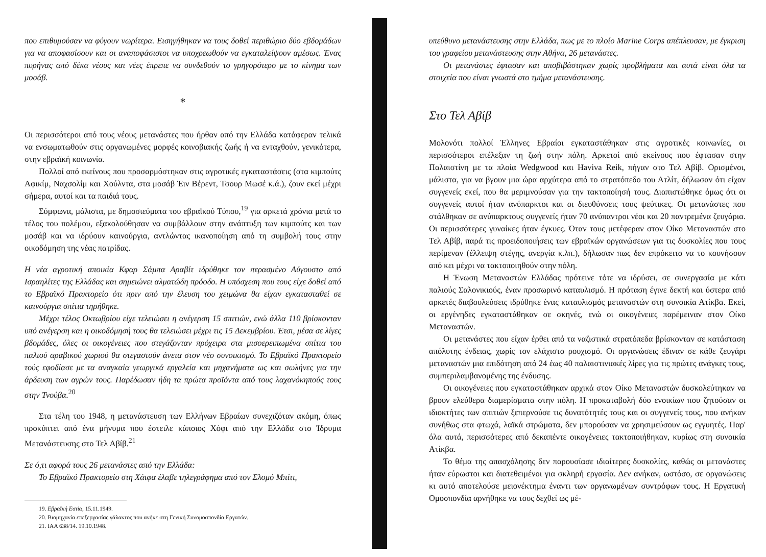που επιθυμούσαν να φύγουν νωρίτερα. Εισηγήθηκαν να τους δοθεί περιθώριο δύο εβδομάδων για να αποφασίσουν και οι αναποφάσιστοι να υποχρεωθούν να εγκαταλείψουν αμέσως. Ένας πυρήνας από δέκα νέους και νέες έπρεπε να συνδεθούν το γρηγορότερο με το κίνημα των μοσάβ.
*
Οι περισσότεροι από τους νέους μετανάστες που ήρθαν από την Ελλάδα κατάφεραν τελικά να ενσωματωθούν στις οργανωμένες μορφές κοινοβιακής ζωής ή να ενταχθούν, γενικότερα, στην εβραϊκή κοινωνία.
Πολλοί από εκείνους που προσαρμόστηκαν στις αγροτικές εγκαταστάσεις (στα κιμπούτς Αφικίμ, Ναχσολίμ και Χούλντα, στα μοσάβ Έιν Βέρεντ, Τσουρ Μωσέ κ.ά.), ζουν εκεί μέχρι σήμερα, αυτοί και τα παιδιά τους.
Σύμφωνα, μάλιστα, με δημοσιεύματα του εβραϊκού Τύπου,<sup>19</sup> για αρκετά χρόνια μετά το τέλος του πολέμου, εξακολούθησαν να συμβάλλουν στην ανάπτυξη των κιμπούτς και των μοσάβ και να ιδρύουν καινούργια, αντλώντας ικανοποίηση από τη συμβολή τους στην οικοδόμηση της νέας πατρίδας.
Η νέα αγροτική αποικία Κφαρ Σάμπα Αραβίτ ιδρύθηκε τον περασμένο Αύγουστο από Ισραηλίτες της Ελλάδας και σημειώνει αλματώδη πρόοδο. Η υπόσχεση που τους είχε δοθεί από το Εβραϊκό Πρακτορείο ότι πριν από την έλευση του χειμώνα θα είχαν εγκατασταθεί σε καινούργια σπίτια τηρήθηκε.
Μέχρι τέλος Οκτωβρίου είχε τελειώσει η ανέγερση 15 σπιτιών, ενώ άλλα 110 βρίσκονταν υπό ανέγερση και η οικοδόμησή τους θα τελειώσει μέχρι τις 15 Δεκεμβρίου. Έτσι, μέσα σε λίγες βδομάδες, όλες οι οικογένειες που στεγάζονταν πρόχειρα στα μισοερειπωμένα σπίτια του παλιού αραβικού χωριού θα στεγαστούν άνετα στον νέο συνοικισμό. Το Εβραϊκό Πρακτορείο τούς εφοδίασε με τα αναγκαία γεωργικά εργαλεία και μηχανήματα ως και σωλήνες για την άρδευση των αγρών τους. Παρέδωσαν ήδη τα πρώτα προϊόντα από τους λαχανόκηπούς τους στην Τνούβα.<sup>20</sup>
Στα τέλη του 1948, η μετανάστευση των Ελλήνων Εβραίων συνεχιζόταν ακόμη, όπως προκύπτει από ένα μήνυμα που έστειλε κάποιος Χόφι από την Ελλάδα στο Ίδρυμα Μετανάστευσης στο Τελ Αβίβ.<sup>21</sup>
Σε ό,τι αφορά τους 26 μετανάστες από την Ελλάδα:
Το Εβραϊκό Πρακτορείο στη Χάιφα έλαβε τηλεγράφημα από τον Σλομό Μπίτι,
19. Εβραϊκή Εστία, 15.11.1949.
20. Βιομηχανία επεξεργασίας γάλακτος που ανήκε στη Γενική Συνομοσπονδία Εργατών.
21. IAA 638/14. 19.10.1948.
υπεύθυνο μετανάστευσης στην Ελλάδα, πως με το πλοίο Marine Corps απέπλευσαν, με έγκριση του γραφείου μετανάστευσης στην Αθήνα, 26 μετανάστες.
Οι μετανάστες έφτασαν και αποβιβάστηκαν χωρίς προβλήματα και αυτά είναι όλα τα στοιχεία που είναι γνωστά στο τμήμα μετανάστευσης.
Στο Τελ Αβίβ
Μολονότι πολλοί Έλληνες Εβραίοι εγκαταστάθηκαν στις αγροτικές κοινωνίες, οι περισσότεροι επέλεξαν τη ζωή στην πόλη. Αρκετοί από εκείνους που έφτασαν στην Παλαιστίνη με τα πλοία Wedgwood και Haviva Reik, πήγαν στο Τελ Αβίβ. Ορισμένοι, μάλιστα, για να βγουν μια ώρα αρχύτερα από το στρατόπεδο του Ατλίτ, δήλωσαν ότι είχαν συγγενείς εκεί, που θα μεριμνούσαν για την τακτοποίησή τους. Διαπιστώθηκε όμως ότι οι συγγενείς αυτοί ήταν ανύπαρκτοι και οι διευθύνσεις τους ψεύτικες. Οι μετανάστες που στάλθηκαν σε ανύπαρκτους συγγενείς ήταν 70 ανύπαντροι νέοι και 20 παντρεμένα ζευγάρια. Οι περισσότερες γυναίκες ήταν έγκυες. Όταν τους μετέφεραν στον Οίκο Μεταναστών στο Τελ Αβίβ, παρά τις προειδοποιήσεις των εβραϊκών οργανώσεων για τις δυσκολίες που τους περίμεναν (έλλειψη στέγης, ανεργία κ.λπ.), δήλωσαν πως δεν επρόκειτο να το κουνήσουν από κει μέχρι να τακτοποιηθούν στην πόλη.
Η Ένωση Μεταναστών Ελλάδας πρότεινε τότε να ιδρύσει, σε συνεργασία με κάτι παλιούς Σαλονικιούς, έναν προσωρινό καταυλισμό. Η πρόταση έγινε δεκτή και ύστερα από αρκετές διαβουλεύσεις ιδρύθηκε ένας καταυλισμός μεταναστών στη συνοικία Ατίκβα. Εκεί, οι εργένηδες εγκαταστάθηκαν σε σκηνές, ενώ οι οικογένειες παρέμειναν στον Οίκο Μεταναστών.
Οι μετανάστες που είχαν έρθει από τα ναζιστικά στρατόπεδα βρίσκονταν σε κατάσταση απόλυτης ένδειας, χωρίς τον ελάχιστο ρουχισμό. Οι οργανώσεις έδιναν σε κάθε ζευγάρι μεταναστών μια επιδότηση από 24 έως 40 παλαιστινιακές λίρες για τις πρώτες ανάγκες τους, συμπεριλαμβανομένης της ένδυσης.
Οι οικογένειες που εγκαταστάθηκαν αρχικά στον Οίκο Μεταναστών δυσκολεύτηκαν να βρουν ελεύθερα διαμερίσματα στην πόλη. Η προκαταβολή δύο ενοικίων που ζητούσαν οι ιδιοκτήτες των σπιτιών ξεπερνούσε τις δυνατότητές τους και οι συγγενείς τους, που ανήκαν συνήθως στα φτωχά, λαϊκά στρώματα, δεν μπορούσαν να χρησιμεύσουν ως εγγυητές. Παρ' όλα αυτά, περισσότερες από δεκαπέντε οικογένειες τακτοποιήθηκαν, κυρίως στη συνοικία Ατίκβα.
Το θέμα της απασχόλησης δεν παρουσίασε ιδιαίτερες δυσκολίες, καθώς οι μετανάστες ήταν εύρωστοι και διατεθειμένοι για σκληρή εργασία. Δεν ανήκαν, ωστόσο, σε οργανώσεις κι αυτό αποτελούσε μειονέκτημα έναντι των οργανωμένων συντρόφων τους. Η Εργατική Ομοσπονδία αρνήθηκε να τους δεχθεί ως μέ-